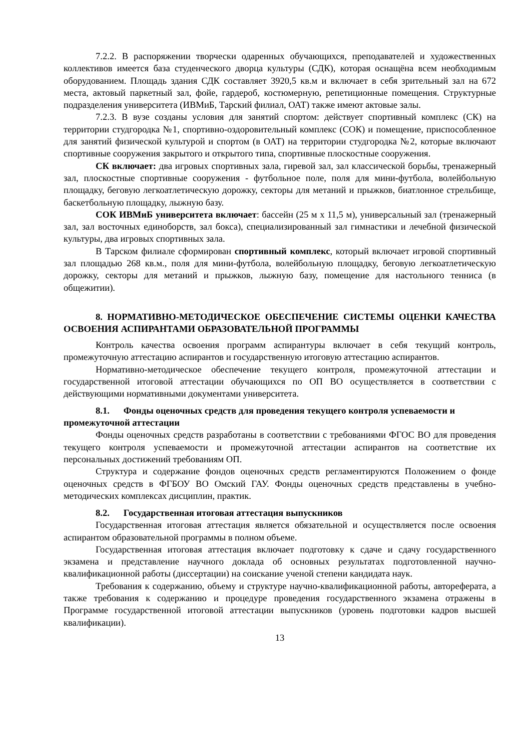7.2.2. В распоряжении творчески одаренных обучающихся, преподавателей и художественных коллективов имеется база студенческого дворца культуры (СДК), которая оснащёна всем необходимым оборудованием. Площадь здания СДК составляет 3920,5 кв.м и включает в себя зрительный зал на 672 места, актовый паркетный зал, фойе, гардероб, костюмерную, репетиционные помещения. Структурные подразделения университета (ИВМиБ, Тарский филиал, ОАТ) также имеют актовые залы.
7.2.3. В вузе созданы условия для занятий спортом: действует спортивный комплекс (СК) на территории студгородка №1, спортивно-оздоровительный комплекс (СОК) и помещение, приспособленное для занятий физической культурой и спортом (в ОАТ) на территории студгородка №2, которые включают спортивные сооружения закрытого и открытого типа, спортивные плоскостные сооружения.
СК включает: два игровых спортивных зала, гиревой зал, зал классической борьбы, тренажерный зал, плоскостные спортивные сооружения - футбольное поле, поля для мини-футбола, волейбольную площадку, беговую легкоатлетическую дорожку, секторы для метаний и прыжков, биатлонное стрельбище, баскетбольную площадку, лыжную базу.
СОК ИВМиБ университета включает: бассейн (25 м х 11,5 м), универсальный зал (тренажерный зал, зал восточных единоборств, зал бокса), специализированный зал гимнастики и лечебной физической культуры, два игровых спортивных зала.
В Тарском филиале сформирован спортивный комплекс, который включает игровой спортивный зал площадью 268 кв.м., поля для мини-футбола, волейбольную площадку, беговую легкоатлетическую дорожку, секторы для метаний и прыжков, лыжную базу, помещение для настольного тенниса (в общежитии).
8. НОРМАТИВНО-МЕТОДИЧЕСКОЕ ОБЕСПЕЧЕНИЕ СИСТЕМЫ ОЦЕНКИ КАЧЕСТВА ОСВОЕНИЯ АСПИРАНТАМИ ОБРАЗОВАТЕЛЬНОЙ ПРОГРАММЫ
Контроль качества освоения программ аспирантуры включает в себя текущий контроль, промежуточную аттестацию аспирантов и государственную итоговую аттестацию аспирантов.
Нормативно-методическое обеспечение текущего контроля, промежуточной аттестации и государственной итоговой аттестации обучающихся по ОП ВО осуществляется в соответствии с действующими нормативными документами университета.
8.1. Фонды оценочных средств для проведения текущего контроля успеваемости и промежуточной аттестации
Фонды оценочных средств разработаны в соответствии с требованиями ФГОС ВО для проведения текущего контроля успеваемости и промежуточной аттестации аспирантов на соответствие их персональных достижений требованиям ОП.
Структура и содержание фондов оценочных средств регламентируются Положением о фонде оценочных средств в ФГБОУ ВО Омский ГАУ. Фонды оценочных средств представлены в учебно-методических комплексах дисциплин, практик.
8.2. Государственная итоговая аттестация выпускников
Государственная итоговая аттестация является обязательной и осуществляется после освоения аспирантом образовательной программы в полном объеме.
Государственная итоговая аттестация включает подготовку к сдаче и сдачу государственного экзамена и представление научного доклада об основных результатах подготовленной научно-квалификационной работы (диссертации) на соискание ученой степени кандидата наук.
Требования к содержанию, объему и структуре научно-квалификационной работы, автореферата, а также требования к содержанию и процедуре проведения государственного экзамена отражены в Программе государственной итоговой аттестации выпускников (уровень подготовки кадров высшей квалификации).
13